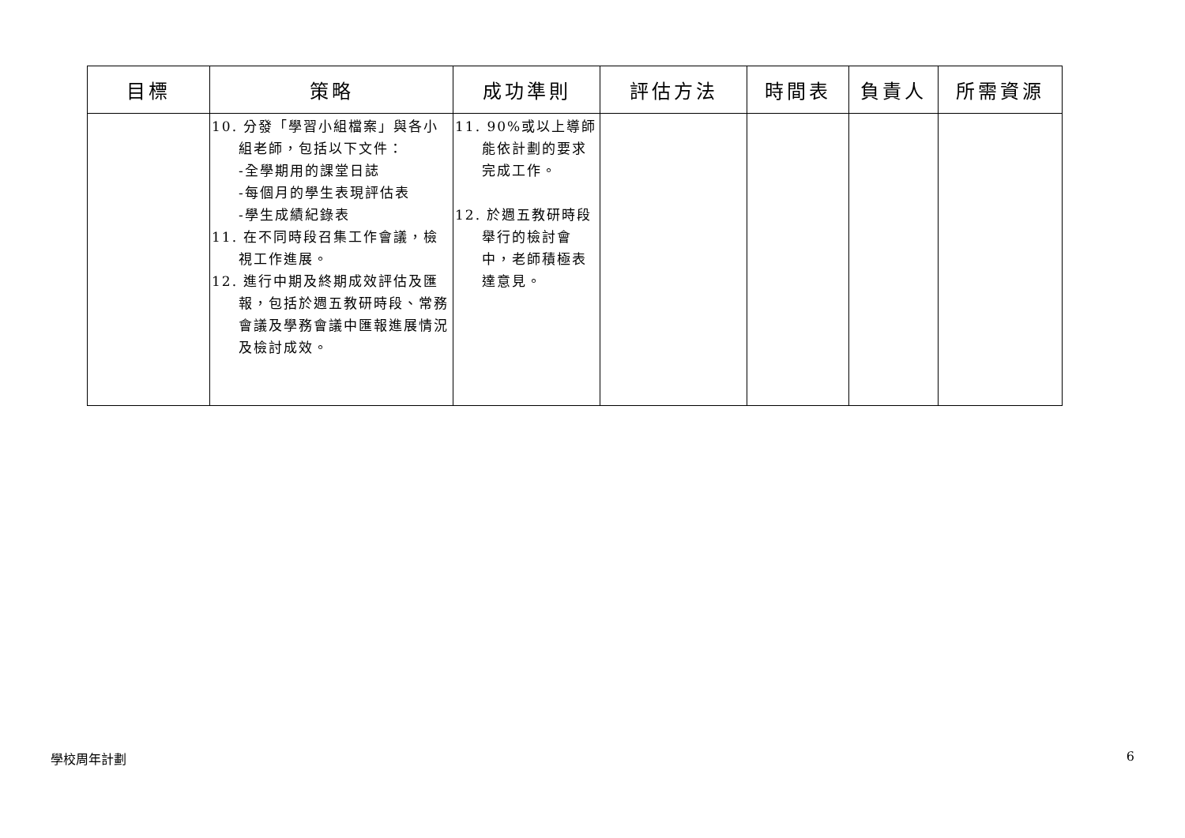| 目標 | 策略 | 成功準則 | 評估方法 | 時間表 | 負責人 | 所需資源 |
| --- | --- | --- | --- | --- | --- | --- |
| | 10. 分發「學習小組檔案」與各小組老師，包括以下文件： -全學期用的課堂日誌 -每個月的學生表現評估表 -學生成績紀錄表 11. 在不同時段召集工作會議，檢視工作進展。 12. 進行中期及終期成效評估及匯報，包括於週五教研時段、常務會議及學務會議中匯報進展情況及檢討成效。 | 11. 90%或以上導師能依計劃的要求完成工作。 12. 於週五教研時段舉行的檢討會中，老師積極表達意見。 | | | | |
學校周年計劃 6